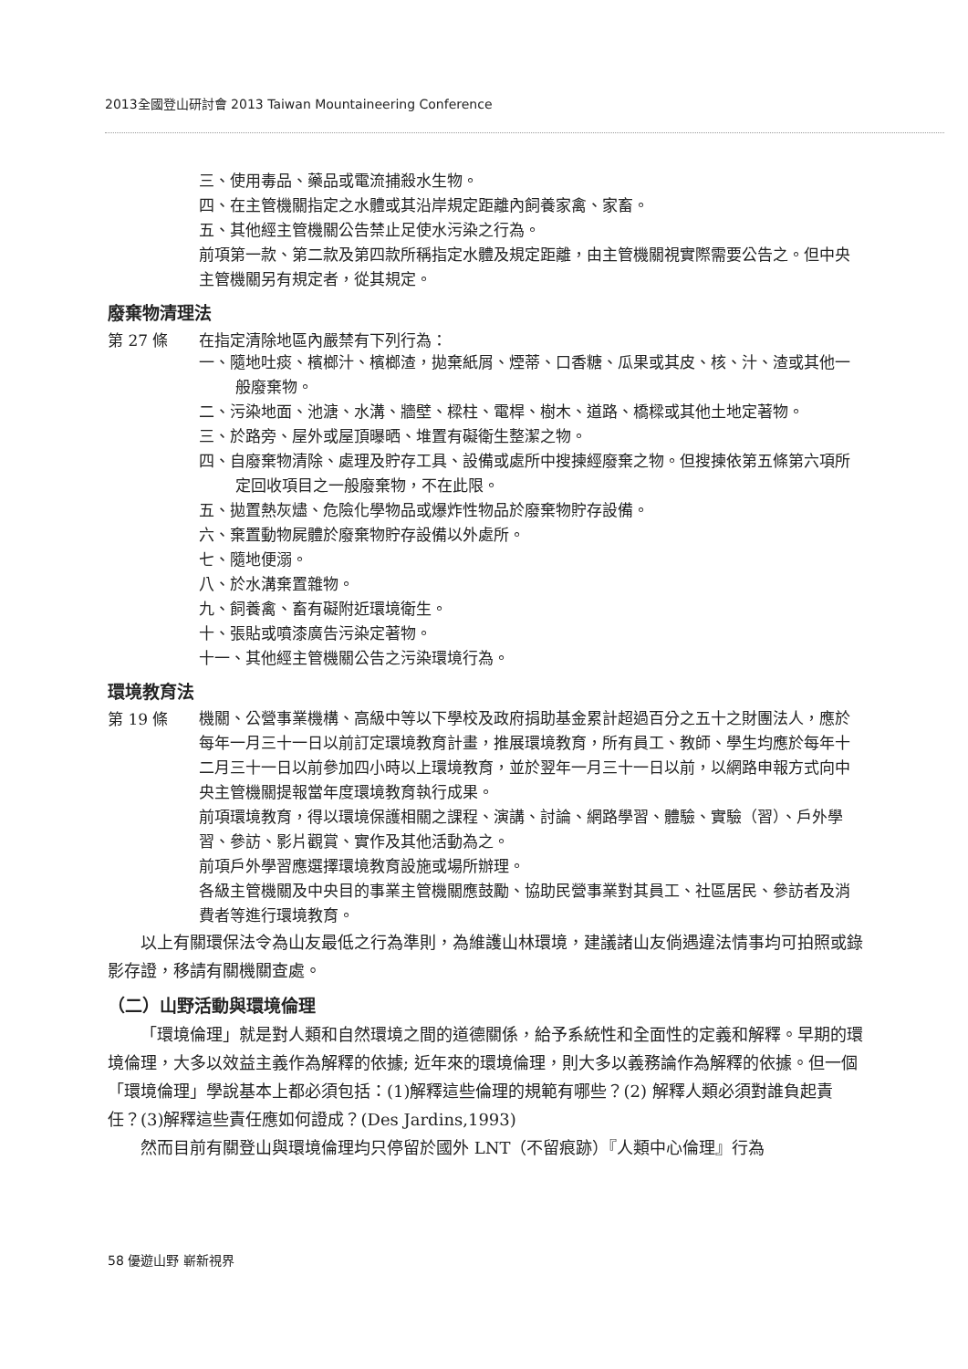2013全國登山研討會 2013 Taiwan Mountaineering Conference
三、使用毒品、藥品或電流捕殺水生物。
四、在主管機關指定之水體或其沿岸規定距離內飼養家禽、家畜。
五、其他經主管機關公告禁止足使水污染之行為。
前項第一款、第二款及第四款所稱指定水體及規定距離，由主管機關視實際需要公告之。但中央主管機關另有規定者，從其規定。
廢棄物清理法
第 27 條 在指定清除地區內嚴禁有下列行為：
一、隨地吐痰、檳榔汁、檳榔渣，拋棄紙屑、煙蒂、口香糖、瓜果或其皮、核、汁、渣或其他一般廢棄物。
二、污染地面、池溏、水溝、牆壁、樑柱、電桿、樹木、道路、橋樑或其他土地定著物。
三、於路旁、屋外或屋頂曝晒、堆置有礙衛生整潔之物。
四、自廢棄物清除、處理及貯存工具、設備或處所中搜揀經廢棄之物。但搜揀依第五條第六項所定回收項目之一般廢棄物，不在此限。
五、拋置熱灰燼、危險化學物品或爆炸性物品於廢棄物貯存設備。
六、棄置動物屍體於廢棄物貯存設備以外處所。
七、隨地便溺。
八、於水溝棄置雜物。
九、飼養禽、畜有礙附近環境衛生。
十、張貼或噴漆廣告污染定著物。
十一、其他經主管機關公告之污染環境行為。
環境教育法
第 19 條
機關、公營事業機構、高級中等以下學校及政府捐助基金累計超過百分之五十之財團法人，應於每年一月三十一日以前訂定環境教育計畫，推展環境教育，所有員工、教師、學生均應於每年十二月三十一日以前參加四小時以上環境教育，並於翌年一月三十一日以前，以網路申報方式向中央主管機關提報當年度環境教育執行成果。
前項環境教育，得以環境保護相關之課程、演講、討論、網路學習、體驗、實驗（習）、戶外學習、參訪、影片觀賞、實作及其他活動為之。
前項戶外學習應選擇環境教育設施或場所辦理。
各級主管機關及中央目的事業主管機關應鼓勵、協助民營事業對其員工、社區居民、參訪者及消費者等進行環境教育。
以上有關環保法令為山友最低之行為準則，為維護山林環境，建議諸山友倘遇違法情事均可拍照或錄影存證，移請有關機關查處。
（二）山野活動與環境倫理
「環境倫理」就是對人類和自然環境之間的道德關係，給予系統性和全面性的定義和解釋。早期的環境倫理，大多以效益主義作為解釋的依據; 近年來的環境倫理，則大多以義務論作為解釋的依據。但一個「環境倫理」學說基本上都必須包括：(1)解釋這些倫理的規範有哪些？(2) 解釋人類必須對誰負起責任？(3)解釋這些責任應如何證成？(Des Jardins,1993)
然而目前有關登山與環境倫理均只停留於國外 LNT（不留痕跡）『人類中心倫理』行為
58 優遊山野 嶄新視界